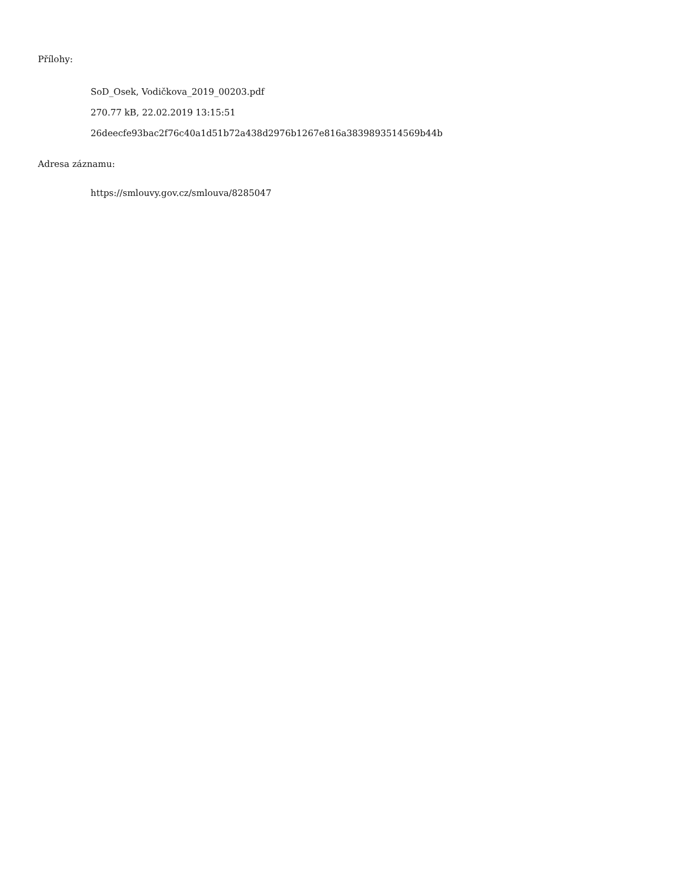Přílohy:
SoD_Osek, Vodičkova_2019_00203.pdf
270.77 kB, 22.02.2019 13:15:51
26deecfe93bac2f76c40a1d51b72a438d2976b1267e816a3839893514569b44b
Adresa záznamu:
https://smlouvy.gov.cz/smlouva/8285047